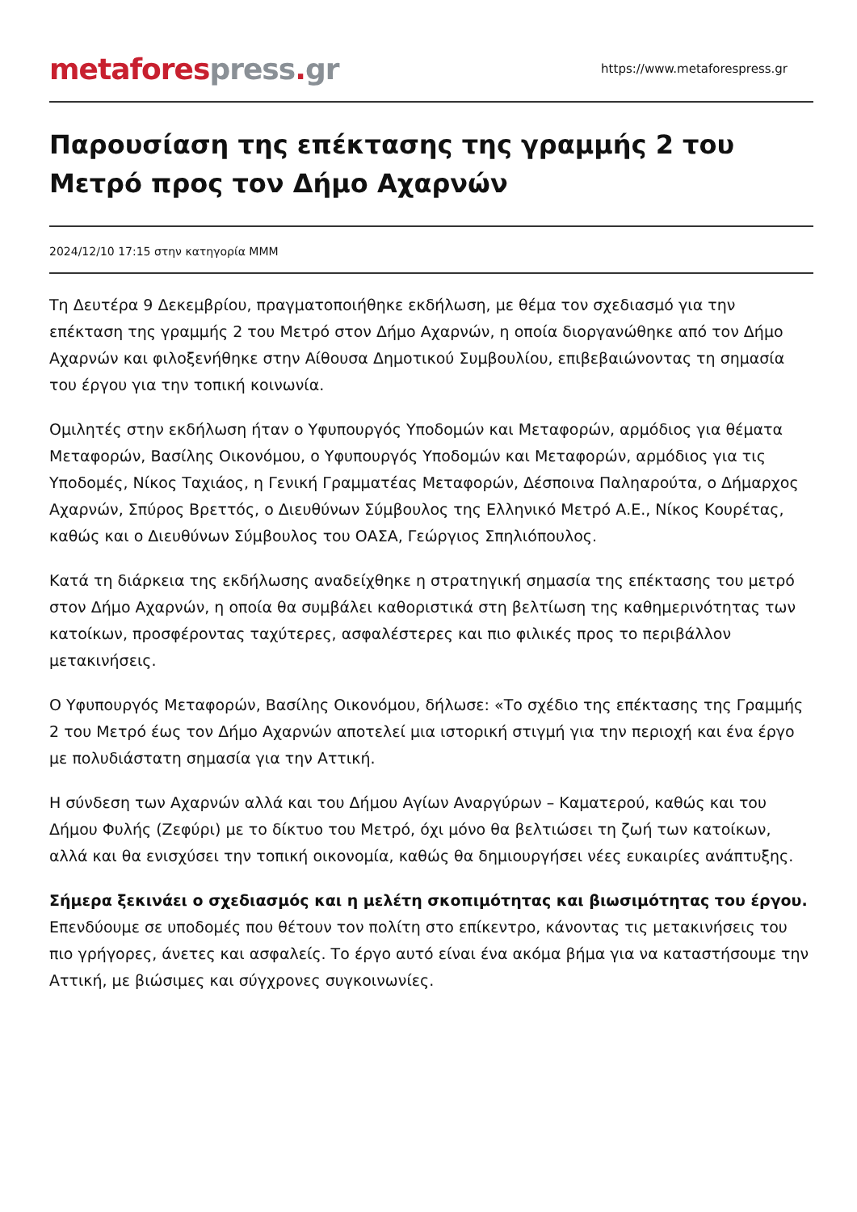metafores press. gr
https://www.metaforespress.gr
Παρουσίαση της επέκτασης της γραμμής 2 του Μετρό προς τον Δήμο Αχαρνών
2024/12/10 17:15 στην κατηγορία ΜΜΜ
Τη Δευτέρα 9 Δεκεμβρίου, πραγματοποιήθηκε εκδήλωση, με θέμα τον σχεδιασμό για την επέκταση της γραμμής 2 του Μετρό στον Δήμο Αχαρνών, η οποία διοργανώθηκε από τον Δήμο Αχαρνών και φιλοξενήθηκε στην Αίθουσα Δημοτικού Συμβουλίου, επιβεβαιώνοντας τη σημασία του έργου για την τοπική κοινωνία.
Ομιλητές στην εκδήλωση ήταν ο Υφυπουργός Υποδομών και Μεταφορών, αρμόδιος για θέματα Μεταφορών, Βασίλης Οικονόμου, ο Υφυπουργός Υποδομών και Μεταφορών, αρμόδιος για τις Υποδομές, Νίκος Ταχιάος, η Γενική Γραμματέας Μεταφορών, Δέσποινα Παληαρούτα, ο Δήμαρχος Αχαρνών, Σπύρος Βρεττός, ο Διευθύνων Σύμβουλος της Ελληνικό Μετρό Α.Ε., Νίκος Κουρέτας, καθώς και ο Διευθύνων Σύμβουλος του ΟΑΣΑ, Γεώργιος Σπηλιόπουλος.
Κατά τη διάρκεια της εκδήλωσης αναδείχθηκε η στρατηγική σημασία της επέκτασης του μετρό στον Δήμο Αχαρνών, η οποία θα συμβάλει καθοριστικά στη βελτίωση της καθημερινότητας των κατοίκων, προσφέροντας ταχύτερες, ασφαλέστερες και πιο φιλικές προς το περιβάλλον μετακινήσεις.
Ο Υφυπουργός Μεταφορών, Βασίλης Οικονόμου, δήλωσε: «Το σχέδιο της επέκτασης της Γραμμής 2 του Μετρό έως τον Δήμο Αχαρνών αποτελεί μια ιστορική στιγμή για την περιοχή και ένα έργο με πολυδιάστατη σημασία για την Αττική.
Η σύνδεση των Αχαρνών αλλά και του Δήμου Αγίων Αναργύρων – Καματερού, καθώς και του Δήμου Φυλής (Ζεφύρι) με το δίκτυο του Μετρό, όχι μόνο θα βελτιώσει τη ζωή των κατοίκων, αλλά και θα ενισχύσει την τοπική οικονομία, καθώς θα δημιουργήσει νέες ευκαιρίες ανάπτυξης.
Σήμερα ξεκινάει ο σχεδιασμός και η μελέτη σκοπιμότητας και βιωσιμότητας του έργου. Επενδύουμε σε υποδομές που θέτουν τον πολίτη στο επίκεντρο, κάνοντας τις μετακινήσεις του πιο γρήγορες, άνετες και ασφαλείς. Το έργο αυτό είναι ένα ακόμα βήμα για να καταστήσουμε την Αττική, με βιώσιμες και σύγχρονες συγκοινωνίες.